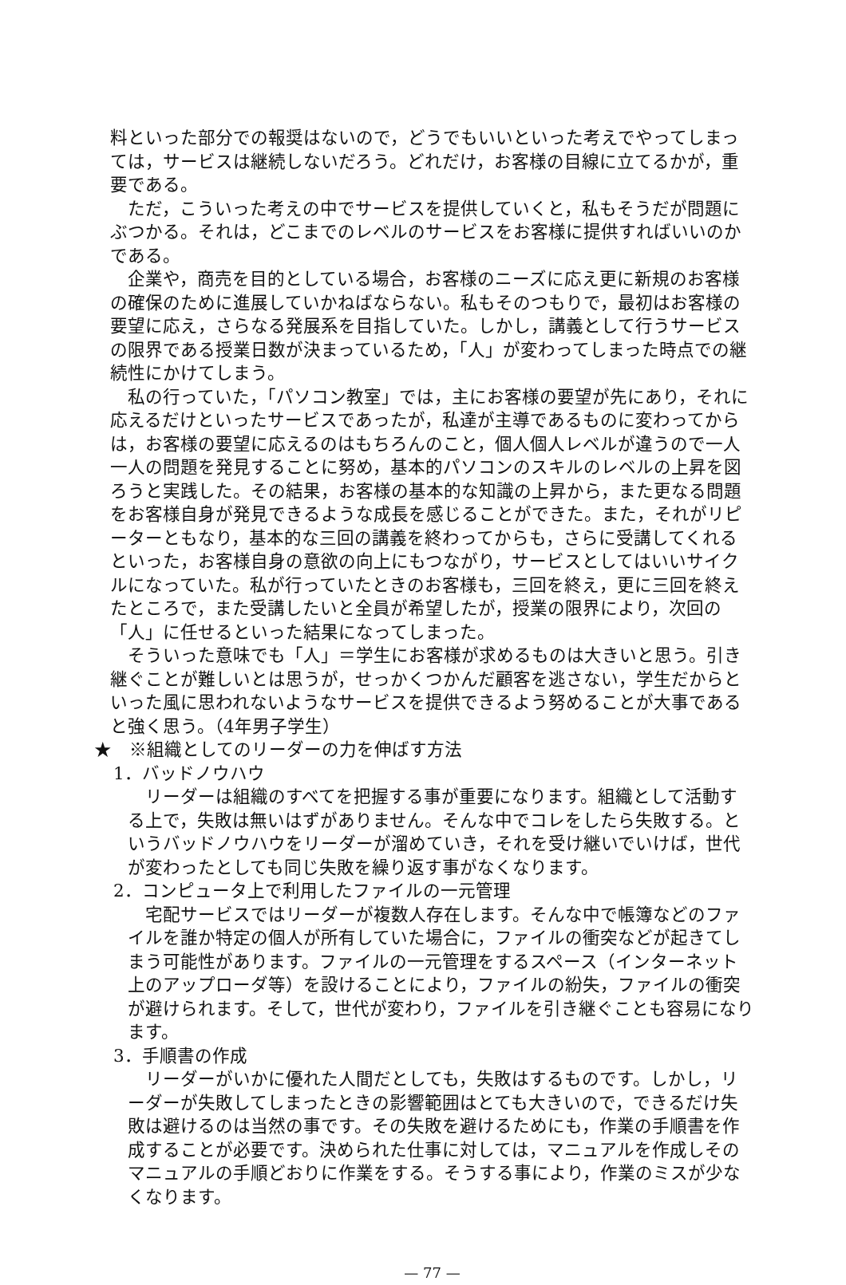料といった部分での報奨はないので，どうでもいいといった考えでやってしまっては，サービスは継続しないだろう。どれだけ，お客様の目線に立てるかが，重要である。
ただ，こういった考えの中でサービスを提供していくと，私もそうだが問題にぶつかる。それは，どこまでのレベルのサービスをお客様に提供すればいいのかである。
企業や，商売を目的としている場合，お客様のニーズに応え更に新規のお客様の確保のために進展していかねばならない。私もそのつもりで，最初はお客様の要望に応え，さらなる発展系を目指していた。しかし，講義として行うサービスの限界である授業日数が決まっているため，「人」が変わってしまった時点での継続性にかけてしまう。
私の行っていた，「パソコン教室」では，主にお客様の要望が先にあり，それに応えるだけといったサービスであったが，私達が主導であるものに変わってからは，お客様の要望に応えるのはもちろんのこと，個人個人レベルが違うので一人一人の問題を発見することに努め，基本的パソコンのスキルのレベルの上昇を図ろうと実践した。その結果，お客様の基本的な知識の上昇から，また更なる問題をお客様自身が発見できるような成長を感じることができた。また，それがリピーターともなり，基本的な三回の講義を終わってからも，さらに受講してくれるといった，お客様自身の意欲の向上にもつながり，サービスとしてはいいサイクルになっていた。私が行っていたときのお客様も，三回を終え，更に三回を終えたところで，また受講したいと全員が希望したが，授業の限界により，次回の「人」に任せるといった結果になってしまった。
そういった意味でも「人」＝学生にお客様が求めるものは大きいと思う。引き継ぐことが難しいとは思うが，せっかくつかんだ顧客を逃さない，学生だからといった風に思われないようなサービスを提供できるよう努めることが大事であると強く思う。（4年男子学生）
★　※組織としてのリーダーの力を伸ばす方法
1．バッドノウハウ
リーダーは組織のすべてを把握する事が重要になります。組織として活動する上で，失敗は無いはずがありません。そんな中でコレをしたら失敗する。というバッドノウハウをリーダーが溜めていき，それを受け継いでいけば，世代が変わったとしても同じ失敗を繰り返す事がなくなります。
2．コンピュータ上で利用したファイルの一元管理
宅配サービスではリーダーが複数人存在します。そんな中で帳簿などのファイルを誰か特定の個人が所有していた場合に，ファイルの衝突などが起きてしまう可能性があります。ファイルの一元管理をするスペース（インターネット上のアップローダ等）を設けることにより，ファイルの紛失，ファイルの衝突が避けられます。そして，世代が変わり，ファイルを引き継ぐことも容易になります。
3．手順書の作成
リーダーがいかに優れた人間だとしても，失敗はするものです。しかし，リーダーが失敗してしまったときの影響範囲はとても大きいので，できるだけ失敗は避けるのは当然の事です。その失敗を避けるためにも，作業の手順書を作成することが必要です。決められた仕事に対しては，マニュアルを作成しそのマニュアルの手順どおりに作業をする。そうする事により，作業のミスが少なくなります。
— 77 —